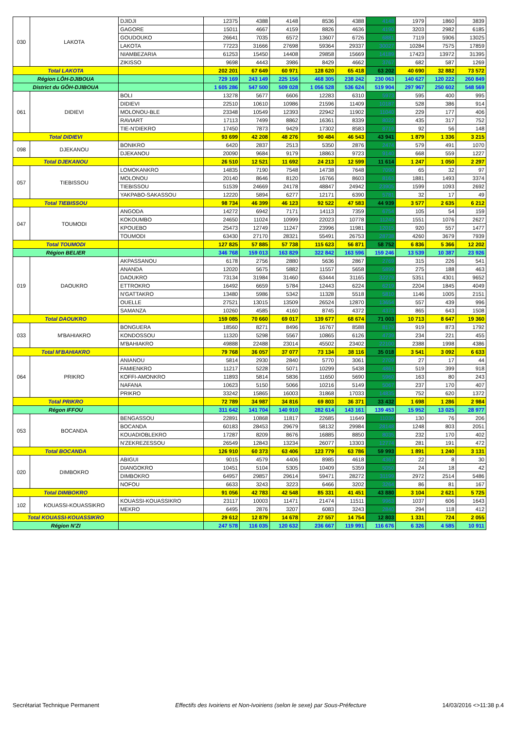| 030 | LAKOTA | DJIDJI | 12375 | 4388 | 4148 | 8536 | 4388 | 4148 | 1979 | 1860 | 3839 |
| | | GAGORE | 15011 | 4667 | 4159 | 8826 | 4636 | 4190 | 3203 | 2982 | 6185 |
| | | GOUDOUKO | 26641 | 7035 | 6572 | 13607 | 6726 | 6881 | 7119 | 5906 | 13025 |
| | | LAKOTA | 77223 | 31666 | 27698 | 59364 | 29337 | 30027 | 10284 | 7575 | 17859 |
| | | NIAMBEZARIA | 61253 | 15450 | 14408 | 29858 | 15669 | 14189 | 17423 | 13972 | 31395 |
| | | ZIKISSO | 9698 | 4443 | 3986 | 8429 | 4662 | 3767 | 682 | 587 | 1269 |
| Total LAKOTA | | | 202 201 | 67 649 | 60 971 | 128 620 | 65 418 | 63 202 | 40 690 | 32 882 | 73 572 |
| Région LÔH-DJIBOUA | | | 729 169 | 243 149 | 225 156 | 468 305 | 238 242 | 230 063 | 140 627 | 120 222 | 260 849 |
| District du GÔH-DJIBOUA | | | 1 605 286 | 547 500 | 509 028 | 1 056 528 | 536 624 | 519 904 | 297 967 | 250 602 | 548 569 |
| 061 | DIDIEVI | BOLI | 13278 | 5677 | 6606 | 12283 | 6310 | 5973 | 595 | 400 | 995 |
| | | DIDIEVI | 22510 | 10610 | 10986 | 21596 | 11409 | 10187 | 528 | 386 | 914 |
| | | MOLONOU-BLE | 23348 | 10549 | 12393 | 22942 | 11902 | 11040 | 229 | 177 | 406 |
| | | RAVIART | 17113 | 7499 | 8862 | 16361 | 8339 | 8022 | 435 | 317 | 752 |
| | | TIE-N'DIEKRO | 17450 | 7873 | 9429 | 17302 | 8583 | 8719 | 92 | 56 | 148 |
| Total DIDIEVI | | | 93 699 | 42 208 | 48 276 | 90 484 | 46 543 | 43 941 | 1 879 | 1 336 | 3 215 |
| 098 | DJEKANOU | BONIKRO | 6420 | 2837 | 2513 | 5350 | 2876 | 2474 | 579 | 491 | 1070 |
| | | DJEKANOU | 20090 | 9684 | 9179 | 18863 | 9723 | 9140 | 668 | 559 | 1227 |
| Total DJEKANOU | | | 26 510 | 12 521 | 11 692 | 24 213 | 12 599 | 11 614 | 1 247 | 1 050 | 2 297 |
| 057 | TIEBISSOU | LOMOKANKRO | 14835 | 7190 | 7548 | 14738 | 7648 | 7090 | 65 | 32 | 97 |
| | | MOLONOU | 20140 | 8646 | 8120 | 16766 | 8603 | 8163 | 1881 | 1493 | 3374 |
| | | TIEBISSOU | 51539 | 24669 | 24178 | 48847 | 24942 | 23905 | 1599 | 1093 | 2692 |
| | | YAKPABO-SAKASSOU | 12220 | 5894 | 6277 | 12171 | 6390 | 5781 | 32 | 17 | 49 |
| Total TIEBISSOU | | | 98 734 | 46 399 | 46 123 | 92 522 | 47 583 | 44 939 | 3 577 | 2 635 | 6 212 |
| 047 | TOUMODI | ANGODA | 14272 | 6942 | 7171 | 14113 | 7359 | 6754 | 105 | 54 | 159 |
| | | KOKOUMBO | 24650 | 11024 | 10999 | 22023 | 10778 | 11245 | 1551 | 1076 | 2627 |
| | | KPOUEBO | 25473 | 12749 | 11247 | 23996 | 11981 | 12015 | 920 | 557 | 1477 |
| | | TOUMODI | 63430 | 27170 | 28321 | 55491 | 26753 | 28738 | 4260 | 3679 | 7939 |
| Total TOUMODI | | | 127 825 | 57 885 | 57 738 | 115 623 | 56 871 | 58 752 | 6 836 | 5 366 | 12 202 |
| Région BELIER | | | 346 768 | 159 013 | 163 829 | 322 842 | 163 596 | 159 246 | 13 539 | 10 387 | 23 926 |
| 019 | DAOUKRO | AKPASSANOU | 6178 | 2756 | 2880 | 5636 | 2867 | 2769 | 315 | 226 | 541 |
| | | ANANDA | 12020 | 5675 | 5882 | 11557 | 5658 | 5899 | 275 | 188 | 463 |
| | | DAOUKRO | 73134 | 31984 | 31460 | 63444 | 31165 | 32279 | 5351 | 4301 | 9652 |
| | | ETTROKRO | 16492 | 6659 | 5784 | 12443 | 6224 | 6219 | 2204 | 1845 | 4049 |
| | | N'GATTAKRO | 13480 | 5986 | 5342 | 11328 | 5518 | 5810 | 1146 | 1005 | 2151 |
| | | OUELLE | 27521 | 13015 | 13509 | 26524 | 12870 | 13654 | 557 | 439 | 996 |
| | | SAMANZA | 10260 | 4585 | 4160 | 8745 | 4372 | 4373 | 865 | 643 | 1508 |
| Total DAOUKRO | | | 159 085 | 70 660 | 69 017 | 139 677 | 68 674 | 71 003 | 10 713 | 8 647 | 19 360 |
| 033 | M'BAHIAKRO | BONGUERA | 18560 | 8271 | 8496 | 16767 | 8588 | 8179 | 919 | 873 | 1792 |
| | | KONDOSSOU | 11320 | 5298 | 5567 | 10865 | 6126 | 4739 | 234 | 221 | 455 |
| | | M'BAHIAKRO | 49888 | 22488 | 23014 | 45502 | 23402 | 22100 | 2388 | 1998 | 4386 |
| Total M'BAHIAKRO | | | 79 768 | 36 057 | 37 077 | 73 134 | 38 116 | 35 018 | 3 541 | 3 092 | 6 633 |
| 064 | PRIKRO | ANIANOU | 5814 | 2930 | 2840 | 5770 | 3061 | 2709 | 27 | 17 | 44 |
| | | FAMIENKRO | 11217 | 5228 | 5071 | 10299 | 5438 | 4861 | 519 | 399 | 918 |
| | | KOFFI-AMONKRO | 11893 | 5814 | 5836 | 11650 | 5690 | 5960 | 163 | 80 | 243 |
| | | NAFANA | 10623 | 5150 | 5066 | 10216 | 5149 | 5067 | 237 | 170 | 407 |
| | | PRIKRO | 33242 | 15865 | 16003 | 31868 | 17033 | 14835 | 752 | 620 | 1372 |
| Total PRIKRO | | | 72 789 | 34 987 | 34 816 | 69 803 | 36 371 | 33 432 | 1 698 | 1 286 | 2 984 |
| Régon IFFOU | | | 311 642 | 141 704 | 140 910 | 282 614 | 143 161 | 139 453 | 15 952 | 13 025 | 28 977 |
| 053 | BOCANDA | BENGASSOU | 22891 | 10868 | 11817 | 22685 | 11649 | 11036 | 130 | 76 | 206 |
| | | BOCANDA | 60183 | 28453 | 29679 | 58132 | 29984 | 28148 | 1248 | 803 | 2051 |
| | | KOUADIOBLEKRO | 17287 | 8209 | 8676 | 16885 | 8850 | 8035 | 232 | 170 | 402 |
| | | N'ZEKREZESSOU | 26549 | 12843 | 13234 | 26077 | 13303 | 12774 | 281 | 191 | 472 |
| Total BOCANDA | | | 126 910 | 60 373 | 63 406 | 123 779 | 63 786 | 59 993 | 1 891 | 1 240 | 3 131 |
| 020 | DIMBOKRO | ABIGUI | 9015 | 4579 | 4406 | 8985 | 4618 | 4367 | 22 | 8 | 30 |
| | | DIANGOKRO | 10451 | 5104 | 5305 | 10409 | 5359 | 5050 | 24 | 18 | 42 |
| | | DIMBOKRO | 64957 | 29857 | 29614 | 59471 | 28272 | 31199 | 2972 | 2514 | 5486 |
| | | NOFOU | 6633 | 3243 | 3223 | 6466 | 3202 | 3264 | 86 | 81 | 167 |
| Total DIMBOKRO | | | 91 056 | 42 783 | 42 548 | 85 331 | 41 451 | 43 880 | 3 104 | 2 621 | 5 725 |
| 102 | KOUASSI-KOUASSIKRO | KOUASSI-KOUASSIKRO | 23117 | 10003 | 11471 | 21474 | 11511 | 9963 | 1037 | 606 | 1643 |
| | | MEKRO | 6495 | 2876 | 3207 | 6083 | 3243 | 2840 | 294 | 118 | 412 |
| Total KOUASSI-KOUASSIKRO | | | 29 612 | 12 879 | 14 678 | 27 557 | 14 754 | 12 803 | 1 331 | 724 | 2 055 |
| Région N'ZI | | | 247 578 | 116 035 | 120 632 | 236 667 | 119 991 | 116 676 | 6 326 | 4 585 | 10 911 |
Secrétariat Technique Permanent Effectifs des Ivoiriens et Non-Ivoiriens (selon le sexe) par Sous-Préfecture 14/03/2016 <>11:38 p.4